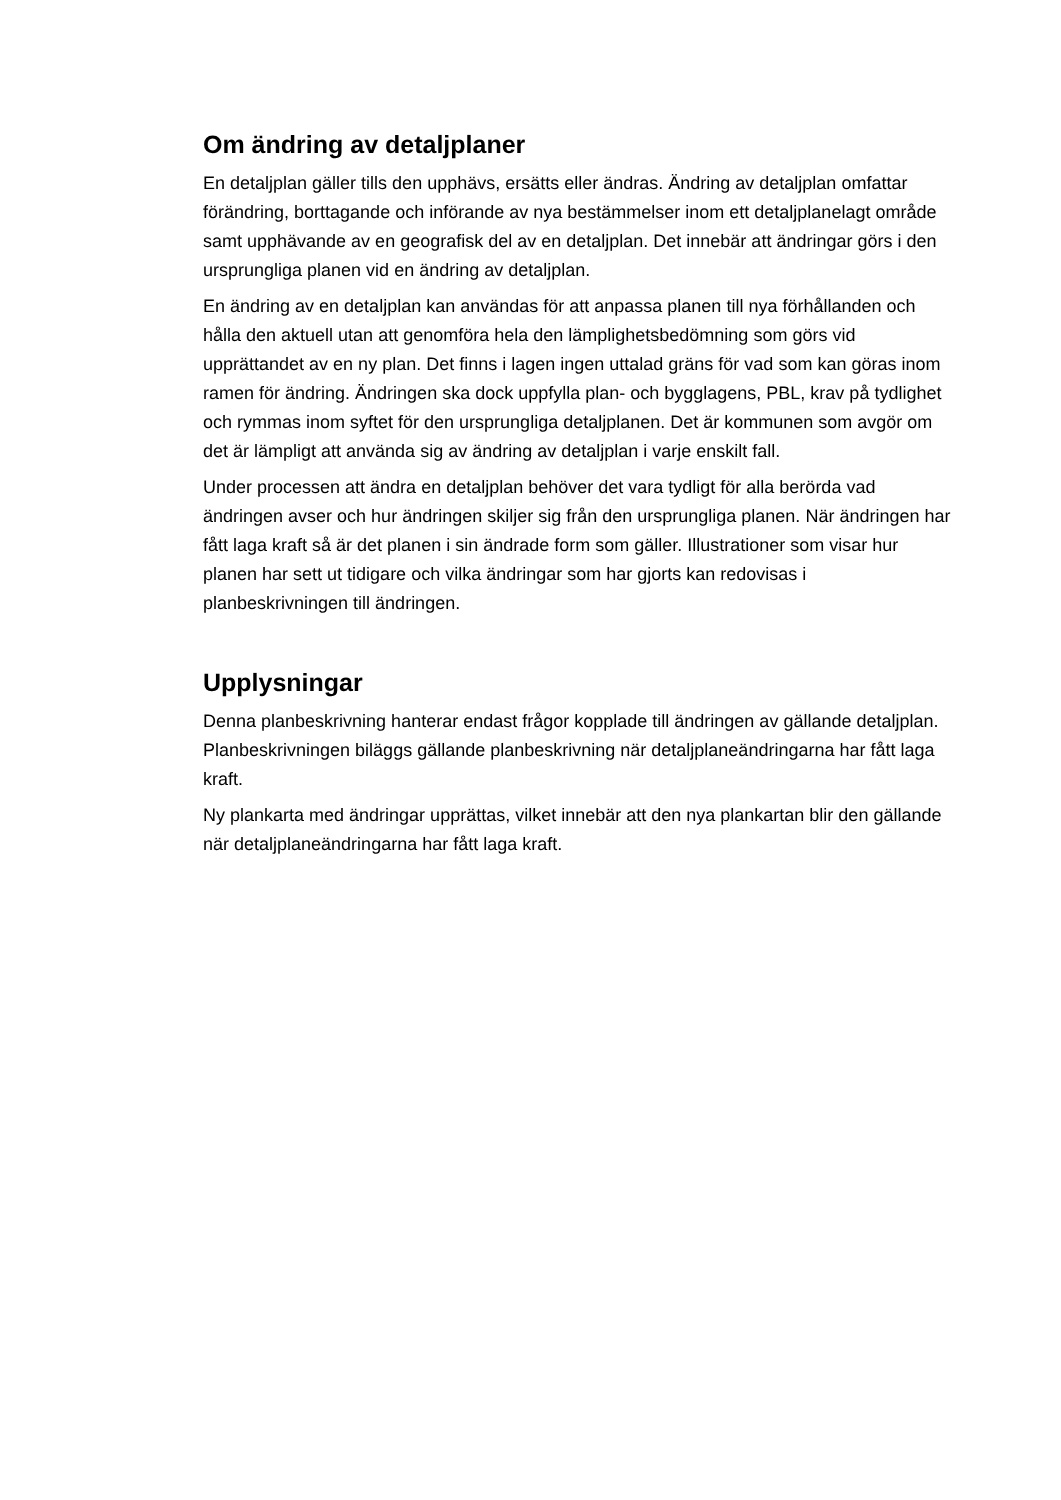Om ändring av detaljplaner
En detaljplan gäller tills den upphävs, ersätts eller ändras. Ändring av detaljplan omfattar förändring, borttagande och införande av nya bestämmelser inom ett detaljplanelagt område samt upphävande av en geografisk del av en detaljplan. Det innebär att ändringar görs i den ursprungliga planen vid en ändring av detaljplan.
En ändring av en detaljplan kan användas för att anpassa planen till nya förhållanden och hålla den aktuell utan att genomföra hela den lämplighetsbedömning som görs vid upprättandet av en ny plan. Det finns i lagen ingen uttalad gräns för vad som kan göras inom ramen för ändring. Ändringen ska dock uppfylla plan- och bygglagens, PBL, krav på tydlighet och rymmas inom syftet för den ursprungliga detaljplanen. Det är kommunen som avgör om det är lämpligt att använda sig av ändring av detaljplan i varje enskilt fall.
Under processen att ändra en detaljplan behöver det vara tydligt för alla berörda vad ändringen avser och hur ändringen skiljer sig från den ursprungliga planen. När ändringen har fått laga kraft så är det planen i sin ändrade form som gäller. Illustrationer som visar hur planen har sett ut tidigare och vilka ändringar som har gjorts kan redovisas i planbeskrivningen till ändringen.
Upplysningar
Denna planbeskrivning hanterar endast frågor kopplade till ändringen av gällande detaljplan. Planbeskrivningen biläggs gällande planbeskrivning när detaljplaneändringarna har fått laga kraft.
Ny plankarta med ändringar upprättas, vilket innebär att den nya plankartan blir den gällande när detaljplaneändringarna har fått laga kraft.